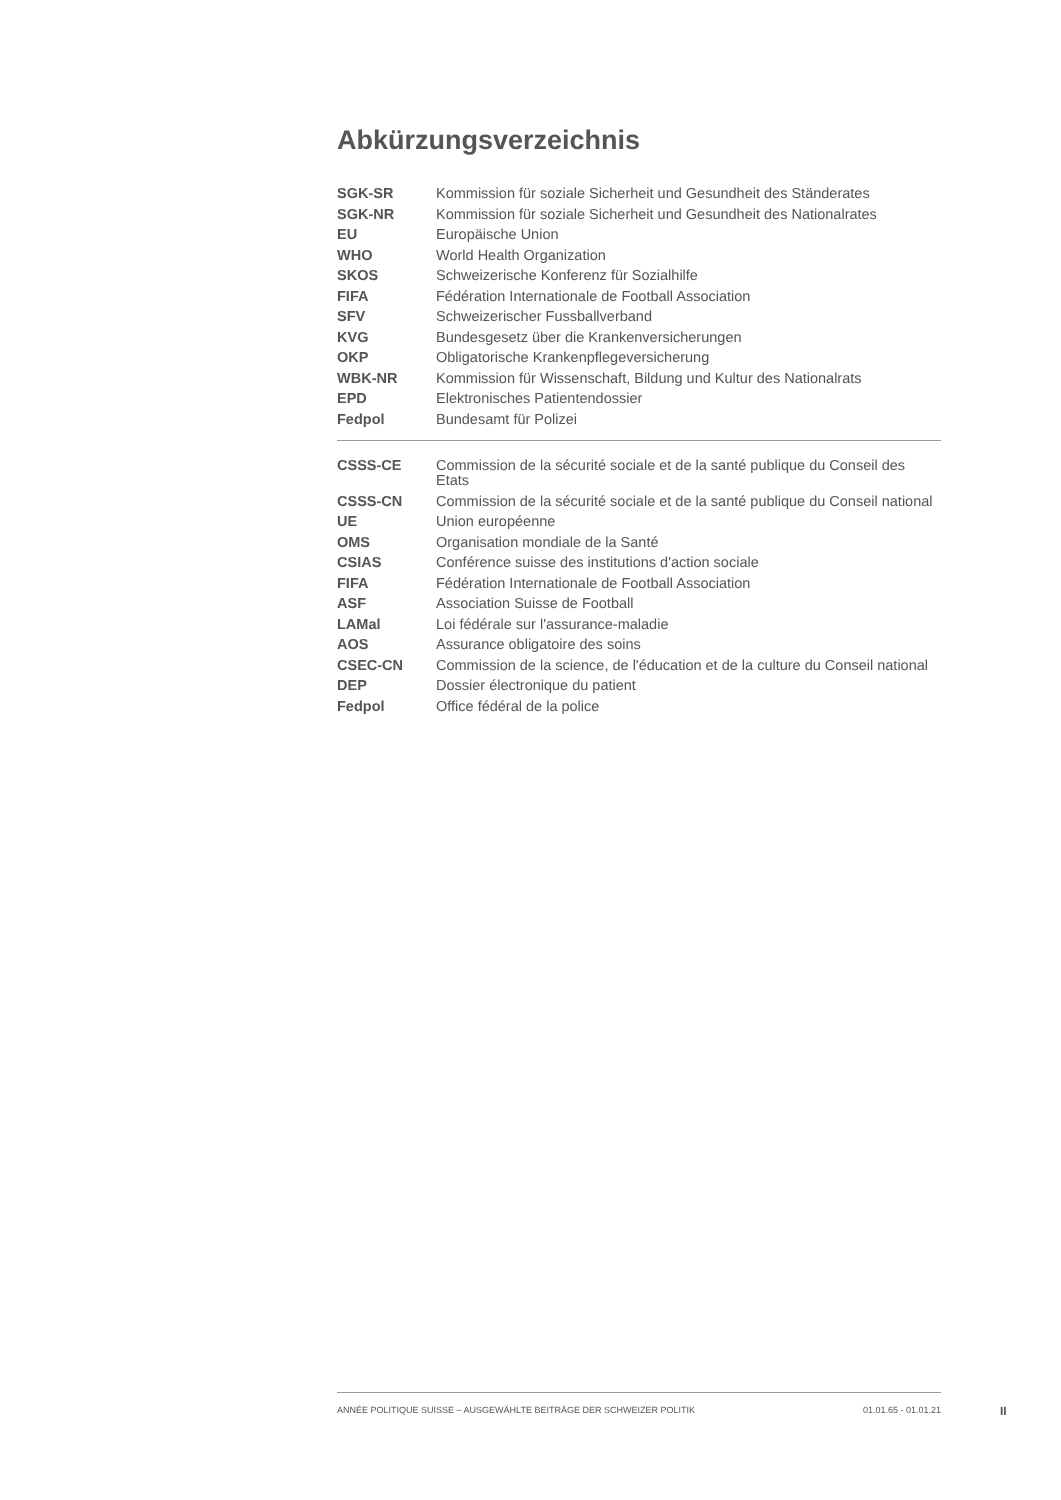Abkürzungsverzeichnis
| SGK-SR | Kommission für soziale Sicherheit und Gesundheit des Ständerates |
| SGK-NR | Kommission für soziale Sicherheit und Gesundheit des Nationalrates |
| EU | Europäische Union |
| WHO | World Health Organization |
| SKOS | Schweizerische Konferenz für Sozialhilfe |
| FIFA | Fédération Internationale de Football Association |
| SFV | Schweizerischer Fussballverband |
| KVG | Bundesgesetz über die Krankenversicherungen |
| OKP | Obligatorische Krankenpflegeversicherung |
| WBK-NR | Kommission für Wissenschaft, Bildung und Kultur des Nationalrats |
| EPD | Elektronisches Patientendossier |
| Fedpol | Bundesamt für Polizei |
| CSSS-CE | Commission de la sécurité sociale et de la santé publique du Conseil des Etats |
| CSSS-CN | Commission de la sécurité sociale et de la santé publique du Conseil national |
| UE | Union européenne |
| OMS | Organisation mondiale de la Santé |
| CSIAS | Conférence suisse des institutions d'action sociale |
| FIFA | Fédération Internationale de Football Association |
| ASF | Association Suisse de Football |
| LAMal | Loi fédérale sur l'assurance-maladie |
| AOS | Assurance obligatoire des soins |
| CSEC-CN | Commission de la science, de l'éducation et de la culture du Conseil national |
| DEP | Dossier électronique du patient |
| Fedpol | Office fédéral de la police |
ANNÉE POLITIQUE SUISSE – AUSGEWÄHLTE BEITRÄGE DER SCHWEIZER POLITIK 01.01.65 - 01.01.21
II